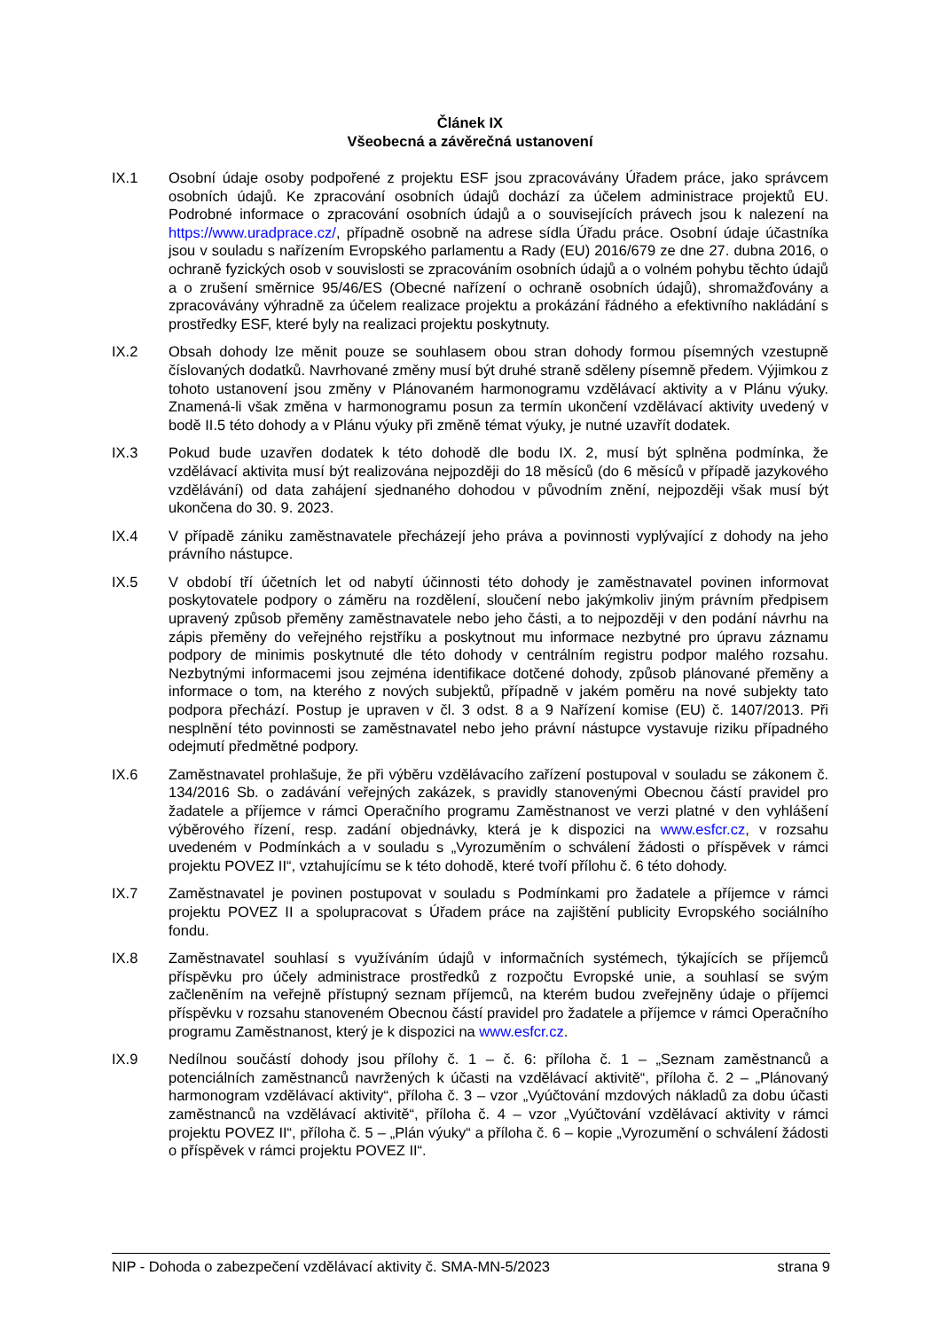Článek IX
Všeobecná a závěrečná ustanovení
IX.1 Osobní údaje osoby podpořené z projektu ESF jsou zpracovávány Úřadem práce, jako správcem osobních údajů. Ke zpracování osobních údajů dochází za účelem administrace projektů EU. Podrobné informace o zpracování osobních údajů a o souvisejících právech jsou k nalezení na https://www.uradprace.cz/, případně osobně na adrese sídla Úřadu práce. Osobní údaje účastníka jsou v souladu s nařízením Evropského parlamentu a Rady (EU) 2016/679 ze dne 27. dubna 2016, o ochraně fyzických osob v souvislosti se zpracováním osobních údajů a o volném pohybu těchto údajů a o zrušení směrnice 95/46/ES (Obecné nařízení o ochraně osobních údajů), shromažďovány a zpracovávány výhradně za účelem realizace projektu a prokázání řádného a efektivního nakládání s prostředky ESF, které byly na realizaci projektu poskytnuty.
IX.2 Obsah dohody lze měnit pouze se souhlasem obou stran dohody formou písemných vzestupně číslovaných dodatků. Navrhované změny musí být druhé straně sděleny písemně předem. Výjimkou z tohoto ustanovení jsou změny v Plánovaném harmonogramu vzdělávací aktivity a v Plánu výuky. Znamená-li však změna v harmonogramu posun za termín ukončení vzdělávací aktivity uvedený v bodě II.5 této dohody a v Plánu výuky při změně témat výuky, je nutné uzavřít dodatek.
IX.3 Pokud bude uzavřen dodatek k této dohodě dle bodu IX. 2, musí být splněna podmínka, že vzdělávací aktivita musí být realizována nejpozději do 18 měsíců (do 6 měsíců v případě jazykového vzdělávání) od data zahájení sjednaného dohodou v původním znění, nejpozději však musí být ukončena do 30. 9. 2023.
IX.4 V případě zániku zaměstnavatele přecházejí jeho práva a povinnosti vyplývající z dohody na jeho právního nástupce.
IX.5 V období tří účetních let od nabytí účinnosti této dohody je zaměstnavatel povinen informovat poskytovatele podpory o záměru na rozdělení, sloučení nebo jakýmkoliv jiným právním předpisem upravený způsob přeměny zaměstnavatele nebo jeho části, a to nejpozději v den podání návrhu na zápis přeměny do veřejného rejstříku a poskytnout mu informace nezbytné pro úpravu záznamu podpory de minimis poskytnuté dle této dohody v centrálním registru podpor malého rozsahu. Nezbytnými informacemi jsou zejména identifikace dotčené dohody, způsob plánované přeměny a informace o tom, na kterého z nových subjektů, případně v jakém poměru na nové subjekty tato podpora přechází. Postup je upraven v čl. 3 odst. 8 a 9 Nařízení komise (EU) č. 1407/2013. Při nesplnění této povinnosti se zaměstnavatel nebo jeho právní nástupce vystavuje riziku případného odejmutí předmětné podpory.
IX.6 Zaměstnavatel prohlašuje, že při výběru vzdělávacího zařízení postupoval v souladu se zákonem č. 134/2016 Sb. o zadávání veřejných zakázek, s pravidly stanovenými Obecnou částí pravidel pro žadatele a příjemce v rámci Operačního programu Zaměstnanost ve verzi platné v den vyhlášení výběrového řízení, resp. zadání objednávky, která je k dispozici na www.esfcr.cz, v rozsahu uvedeném v Podmínkách a v souladu s „Vyrozuměním o schválení žádosti o příspěvek v rámci projektu POVEZ II“, vztahujícímu se k této dohodě, které tvoří přílohu č. 6 této dohody.
IX.7 Zaměstnavatel je povinen postupovat v souladu s Podmínkami pro žadatele a příjemce v rámci projektu POVEZ II a spolupracovat s Úřadem práce na zajištění publicity Evropského sociálního fondu.
IX.8 Zaměstnavatel souhlasí s využíváním údajů v informačních systémech, týkajících se příjemců příspěvku pro účely administrace prostředků z rozpočtu Evropské unie, a souhlasí se svým začleněním na veřejně přístupný seznam příjemců, na kterém budou zveřejněny údaje o příjemci příspěvku v rozsahu stanoveném Obecnou částí pravidel pro žadatele a příjemce v rámci Operačního programu Zaměstnanost, který je k dispozici na www.esfcr.cz.
IX.9 Nedílnou součástí dohody jsou přílohy č. 1 – č. 6: příloha č. 1 – „Seznam zaměstnanců a potenciálních zaměstnanců navržených k účasti na vzdělávací aktivitě“, příloha č. 2 – „Plánovaný harmonogram vzdělávací aktivity“, příloha č. 3 – vzor „Vyúčtování mzdových nákladů za dobu účasti zaměstnanců na vzdělávací aktivitě“, příloha č. 4 – vzor „Vyúčtování vzdělávací aktivity v rámci projektu POVEZ II“, příloha č. 5 – „Plán výuky“ a příloha č. 6 – kopie „Vyrozumění o schválení žádosti o příspěvek v rámci projektu POVEZ II“.
NIP - Dohoda o zabezpečení vzdělávací aktivity č. SMA-MN-5/2023 strana 9